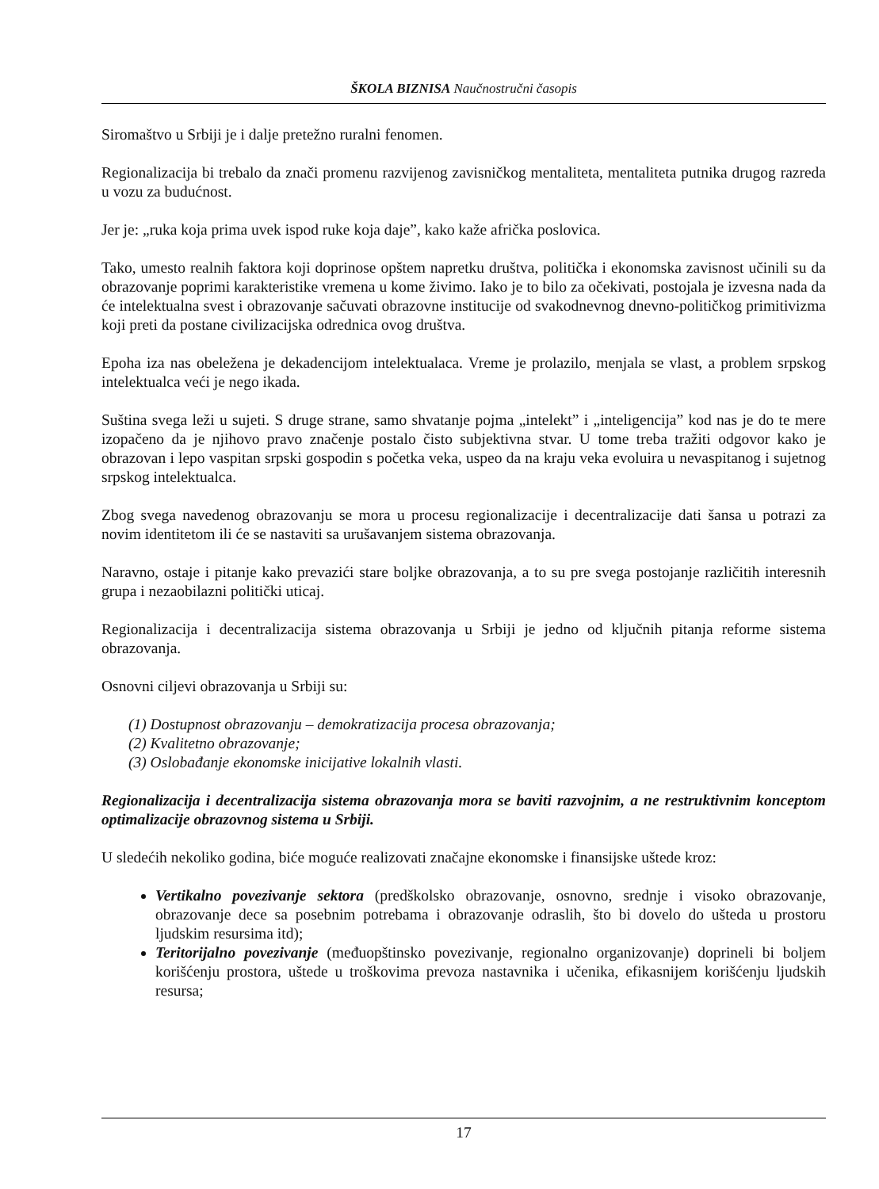ŠKOLA BIZNISA Naučnostručni časopis
Siromaštvo u Srbiji je i dalje pretežno ruralni fenomen.
Regionalizacija bi trebalo da znači promenu razvijenog zavisničkog mentaliteta, mentaliteta putnika drugog razreda u vozu za budućnost.
Jer je: „ruka koja prima uvek ispod ruke koja daje”, kako kaže afrička poslovica.
Tako, umesto realnih faktora koji doprinose opštem napretku društva, politička i ekonomska zavisnost učinili su da obrazovanje poprimi karakteristike vremena u kome živimo. Iako je to bilo za očekivati, postojala je izvesna nada da će intelektualna svest i obrazovanje sačuvati obrazovne institucije od svakodnevnog dnevno-političkog primitivizma koji preti da postane civilizacijska odrednica ovog društva.
Epoha iza nas obeležena je dekadencijom intelektualaca. Vreme je prolazilo, menjala se vlast, a problem srpskog intelektualca veći je nego ikada.
Suština svega leži u sujeti. S druge strane, samo shvatanje pojma „intelekt” i „inteligencija” kod nas je do te mere izopačeno da je njihovo pravo značenje postalo čisto subjektivna stvar. U tome treba tražiti odgovor kako je obrazovan i lepo vaspitan srpski gospodin s početka veka, uspeo da na kraju veka evoluira u nevaspitanog i sujetnog srpskog intelektualca.
Zbog svega navedenog obrazovanju se mora u procesu regionalizacije i decentralizacije dati šansa u potrazi za novim identitetom ili će se nastaviti sa urušavanjem sistema obrazovanja.
Naravno, ostaje i pitanje kako prevazići stare boljke obrazovanja, a to su pre svega postojanje različitih interesnih grupa i nezaobilazni politički uticaj.
Regionalizacija i decentralizacija sistema obrazovanja u Srbiji je jedno od ključnih pitanja reforme sistema obrazovanja.
Osnovni ciljevi obrazovanja u Srbiji su:
(1) Dostupnost obrazovanju – demokratizacija procesa obrazovanja;
(2) Kvalitetno obrazovanje;
(3) Oslobađanje ekonomske inicijative lokalnih vlasti.
Regionalizacija i decentralizacija sistema obrazovanja mora se baviti razvojnim, a ne restruktivnim konceptom optimalizacije obrazovnog sistema u Srbiji.
U sledećih nekoliko godina, biće moguće realizovati značajne ekonomske i finansijske uštede kroz:
Vertikalno povezivanje sektora (predškolsko obrazovanje, osnovno, srednje i visoko obrazovanje, obrazovanje dece sa posebnim potrebama i obrazovanje odraslih, što bi dovelo do ušteda u prostoru ljudskim resursima itd);
Teritorijalno povezivanje (međuopštinsko povezivanje, regionalno organizovanje) doprineli bi boljem korišćenju prostora, uštede u troškovima prevoza nastavnika i učenika, efikasnijem korišćenju ljudskih resursa;
17